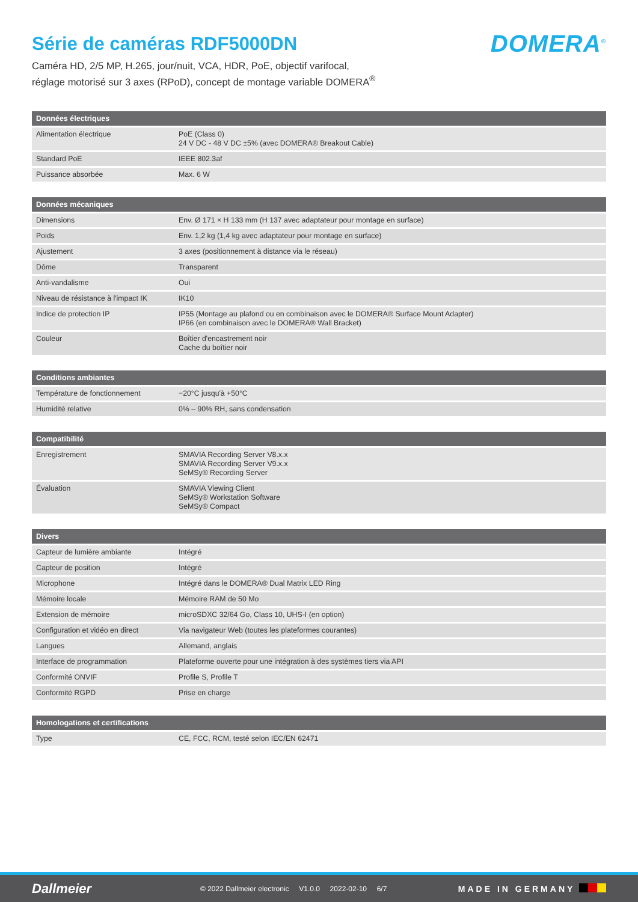Série de caméras RDF5000DN
DOMERA<sup>®</sup>
Caméra HD, 2/5 MP, H.265, jour/nuit, VCA, HDR, PoE, objectif varifocal,
réglage motorisé sur 3 axes (RPoD), concept de montage variable DOMERA<sup>®</sup>
| Données électriques | |
| --- | --- |
| Alimentation électrique | PoE (Class 0) 24 V DC - 48 V DC ±5% (avec DOMERA® Breakout Cable) |
| Standard PoE | IEEE 802.3af |
| Puissance absorbée | Max. 6 W |
| Données mécaniques | |
| --- | --- |
| Dimensions | Env. Ø 171 × H 133 mm (H 137 avec adaptateur pour montage en surface) |
| Poids | Env. 1,2 kg (1,4 kg avec adaptateur pour montage en surface) |
| Ajustement | 3 axes (positionnement à distance via le réseau) |
| Dôme | Transparent |
| Anti-vandalisme | Oui |
| Niveau de résistance à l'impact IK | IK10 |
| Indice de protection IP | IP55 (Montage au plafond ou en combinaison avec le DOMERA® Surface Mount Adapter) IP66 (en combinaison avec le DOMERA® Wall Bracket) |
| Couleur | Boîtier d'encastrement noir Cache du boîtier noir |
| Conditions ambiantes | |
| --- | --- |
| Température de fonctionnement | −20°C jusqu'à +50°C |
| Humidité relative | 0% – 90% RH, sans condensation |
| Compatibilité | |
| --- | --- |
| Enregistrement | SMAVIA Recording Server V8.x.x SMAVIA Recording Server V9.x.x SeMSy® Recording Server |
| Évaluation | SMAVIA Viewing Client SeMSy® Workstation Software SeMSy® Compact |
| Divers | |
| --- | --- |
| Capteur de lumière ambiante | Intégré |
| Capteur de position | Intégré |
| Microphone | Intégré dans le DOMERA® Dual Matrix LED Ring |
| Mémoire locale | Mémoire RAM de 50 Mo |
| Extension de mémoire | microSDXC 32/64 Go, Class 10, UHS-I (en option) |
| Configuration et vidéo en direct | Via navigateur Web (toutes les plateformes courantes) |
| Langues | Allemand, anglais |
| Interface de programmation | Plateforme ouverte pour une intégration à des systèmes tiers via API |
| Conformité ONVIF | Profile S, Profile T |
| Conformité RGPD | Prise en charge |
| Homologations et certifications | |
| --- | --- |
| Type | CE, FCC, RCM, testé selon IEC/EN 62471 |
Dallmeier
© 2022 Dallmeier electronic V1.0.0 2022-02-10 6/7
MADE IN GERMANY